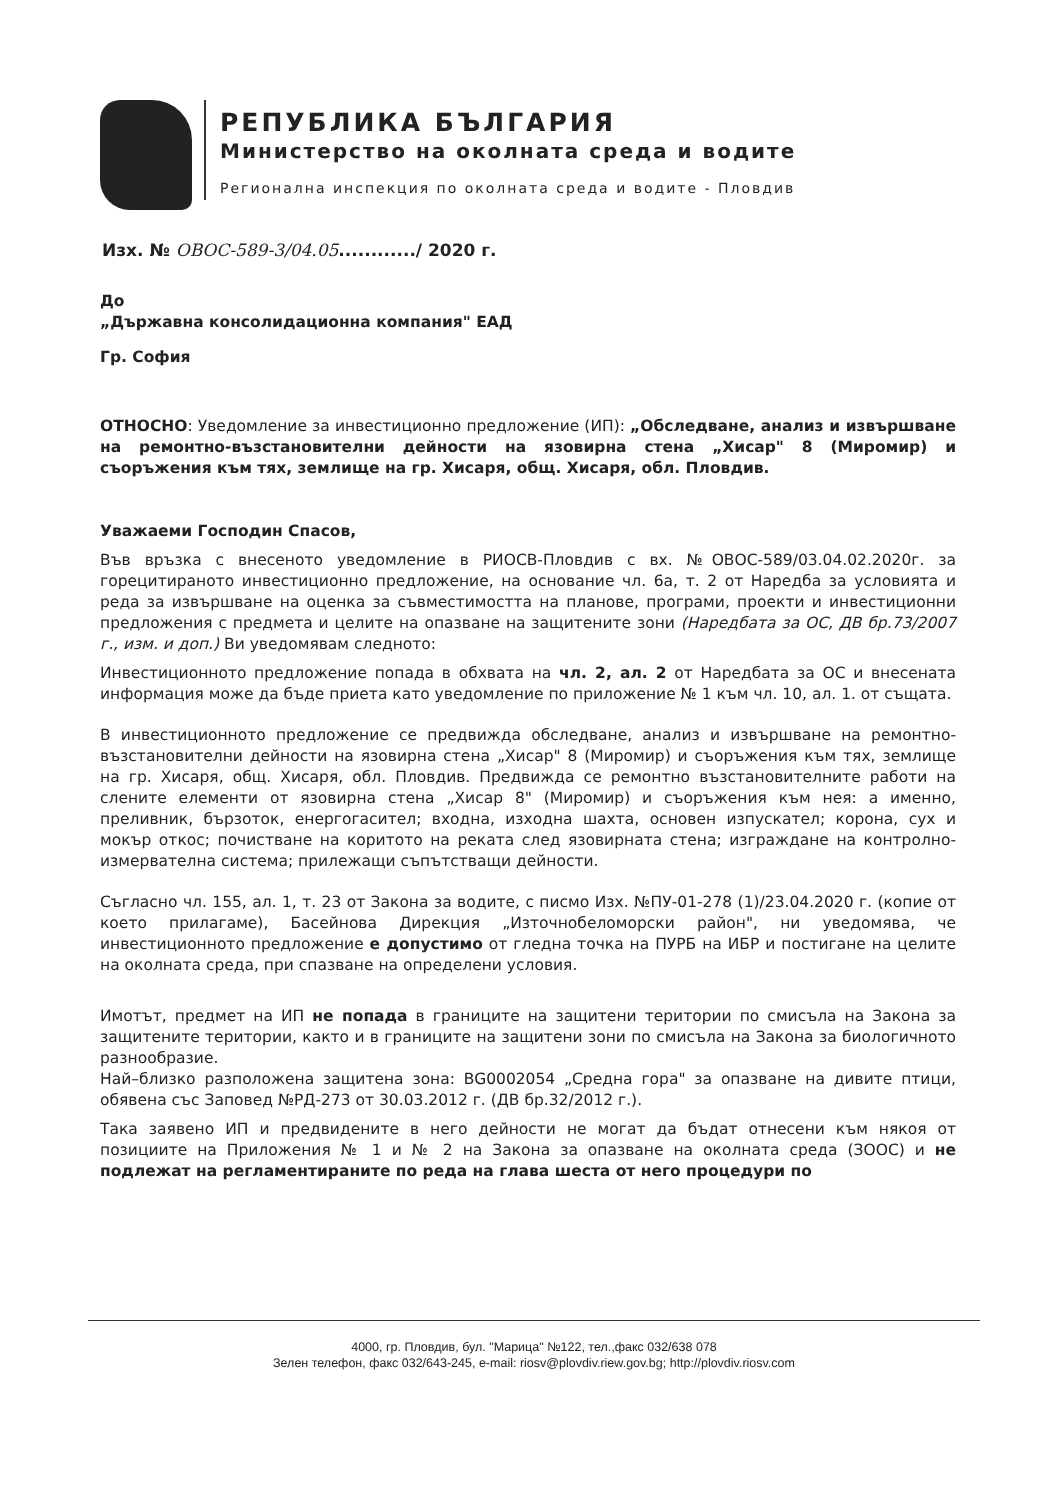РЕПУБЛИКА БЪЛГАРИЯ
Министерство на околната среда и водите
Регионална инспекция по околната среда и водите - Пловдив
Изх. № ОВОС-589-3/04.05............/ 2020 г.
До
„Държавна консолидационна компания" ЕАД
Гр. София
ОТНОСНО: Уведомление за инвестиционно предложение (ИП): „Обследване, анализ и извършване на ремонтно-възстановителни дейности на язовирна стена „Хисар" 8 (Миромир) и съоръжения към тях, землище на гр. Хисаря, общ. Хисаря, обл. Пловдив.
Уважаеми Господин Спасов,
Във връзка с внесеното уведомление в РИОСВ-Пловдив с вх. №ОВОС-589/03.04.02.2020г. за горецитираното инвестиционно предложение, на основание чл. 6а, т. 2 от Наредба за условията и реда за извършване на оценка за съвместимостта на планове, програми, проекти и инвестиционни предложения с предмета и целите на опазване на защитените зони (Наредбата за ОС, ДВ бр.73/2007 г., изм. и доп.) Ви уведомявам следното:
Инвестиционното предложение попада в обхвата на чл. 2, ал. 2 от Наредбата за ОС и внесената информация може да бъде приета като уведомление по приложение № 1 към чл. 10, ал. 1. от същата.
В инвестиционното предложение се предвижда обследване, анализ и извършване на ремонтно-възстановителни дейности на язовирна стена „Хисар" 8 (Миромир) и съоръжения към тях, землище на гр. Хисаря, общ. Хисаря, обл. Пловдив. Предвижда се ремонтно възстановителните работи на слените елементи от язовирна стена „Хисар 8" (Миромир) и съоръжения към нея: а именно, преливник, бързоток, енергогасител; входна, изходна шахта, основен изпускател; корона, сух и мокър откос; почистване на коритото на реката след язовирната стена; изграждане на контролно-измервателна система; прилежащи съпътстващи дейности.
Съгласно чл. 155, ал. 1, т. 23 от Закона за водите, с писмо Изх. №ПУ-01-278 (1)/23.04.2020 г. (копие от което прилагаме), Басейнова Дирекция „Източнобеломорски район", ни уведомява, че инвестиционното предложение е допустимо от гледна точка на ПУРБ на ИБР и постигане на целите на околната среда, при спазване на определени условия.
Имотът, предмет на ИП не попада в границите на защитени територии по смисъла на Закона за защитените територии, както и в границите на защитени зони по смисъла на Закона за биологичното разнообразие.
Най–близко разположена защитена зона: BG0002054 „Средна гора" за опазване на дивите птици, обявена със Заповед №РД-273 от 30.03.2012 г. (ДВ бр.32/2012 г.).
Така заявено ИП и предвидените в него дейности не могат да бъдат отнесени към някоя от позициите на Приложения № 1 и № 2 на Закона за опазване на околната среда (ЗООС) и не подлежат на регламентираните по реда на глава шеста от него процедури по
4000, гр. Пловдив, бул. "Марица" №122, тел.,факс 032/638 078
Зелен телефон, факс 032/643-245, e-mail: riosv@plovdiv.riew.gov.bg; http://plovdiv.riosv.com